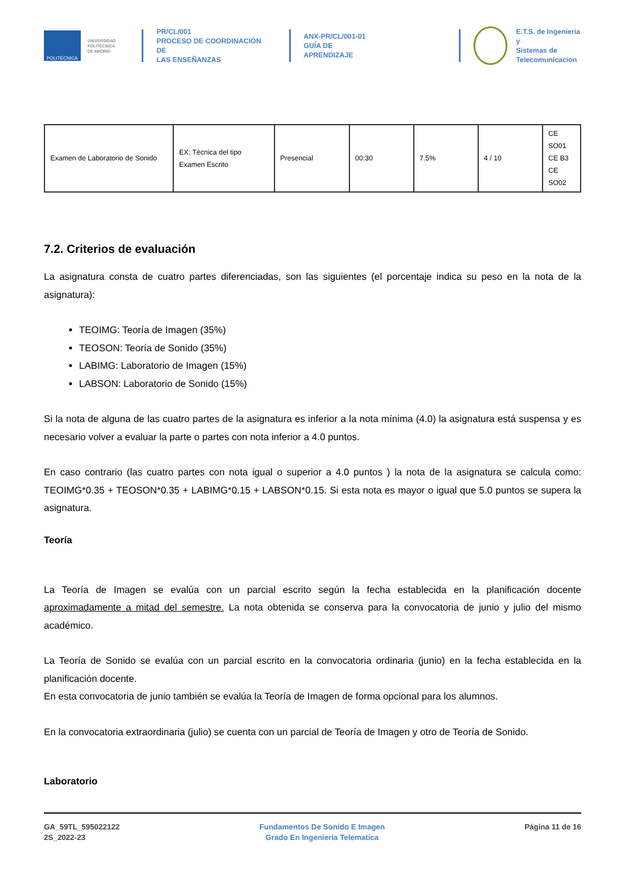POLITÉCNICA
UNIVERSIDAD
POLITÉCNICA
DE MADRID
PR/CL/001
PROCESO DE COORDINACIÓN DE
LAS ENSEÑANZAS
ANX-PR/CL/001-01
GUÍA DE APRENDIZAJE
E.T.S. de Ingenieria y
Sistemas de
Telecomunicacion
| Examen de Laboratorio de Sonido | EX: Técnica del tipo Examen Escrito | Presencial | 00:30 | 7.5% | 4 / 10 | CE SO01 CE B3 CE SO02 |
7.2. Criterios de evaluación
La asignatura consta de cuatro partes diferenciadas, son las siguientes (el porcentaje indica su peso en la nota de la asignatura):
TEOIMG: Teoría de Imagen (35%)
TEOSON: Teoría de Sonido (35%)
LABIMG: Laboratorio de Imagen (15%)
LABSON: Laboratorio de Sonido (15%)
Si la nota de alguna de las cuatro partes de la asignatura es inferior a la nota mínima (4.0) la asignatura está suspensa y es necesario volver a evaluar la parte o partes con nota inferior a 4.0 puntos.
En caso contrario (las cuatro partes con nota igual o superior a 4.0 puntos ) la nota de la asignatura se calcula como: TEOIMG*0.35 + TEOSON*0.35 + LABIMG*0.15 + LABSON*0.15. Si esta nota es mayor o igual que 5.0 puntos se supera la asignatura.
Teoría
La Teoría de Imagen se evalúa con un parcial escrito según la fecha establecida en la planificación docente aproximadamente a mitad del semestre. La nota obtenida se conserva para la convocatoria de junio y julio del mismo académico.
La Teoría de Sonido se evalúa con un parcial escrito en la convocatoria ordinaria (junio) en la fecha establecida en la planificación docente.
En esta convocatoria de junio también se evalúa la Teoría de Imagen de forma opcional para los alumnos.
En la convocatoria extraordinaria (julio) se cuenta con un parcial de Teoría de Imagen y otro de Teoría de Sonido.
Laboratorio
GA_59TL_595022122
2S_2022-23
Fundamentos De Sonido E Imagen
Grado En Ingenieria Telematica
Página 11 de 16